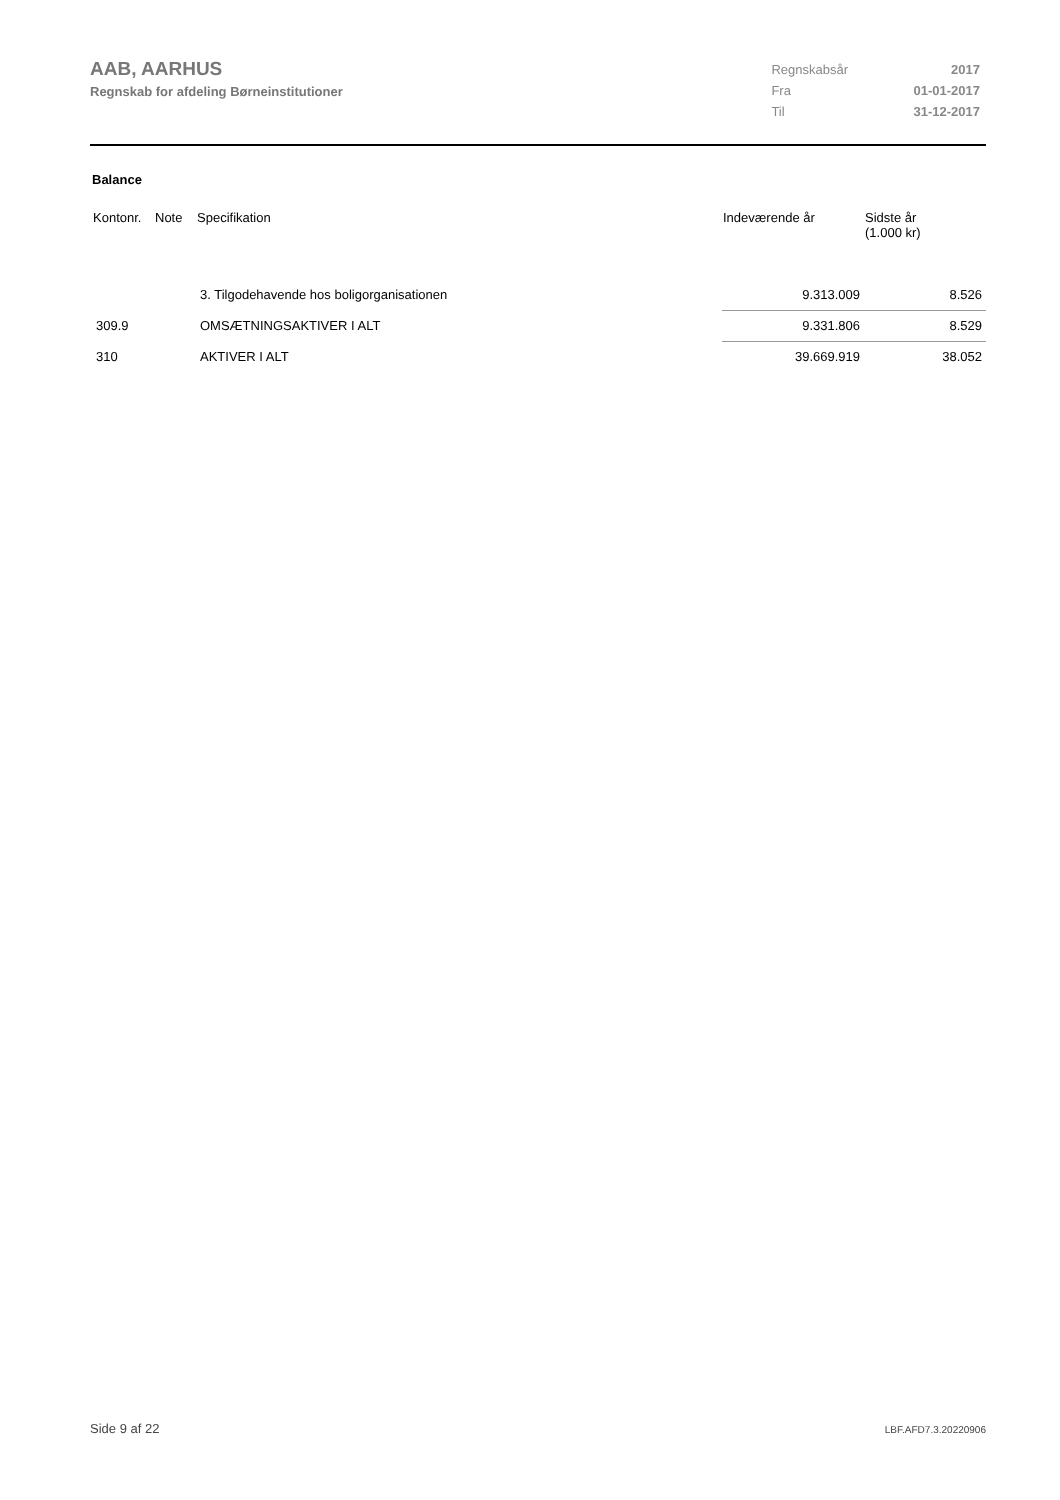AAB, AARHUS
Regnskab for afdeling Børneinstitutioner
| Regnskabsår | 2017 |
| Fra | 01-01-2017 |
| Til | 31-12-2017 |
Balance
| Kontonr. | Note | Specifikation | Indeværende år | Sidste år (1.000 kr) |
| --- | --- | --- | --- | --- |
| | | 3. Tilgodehavende hos boligorganisationen | 9.313.009 | 8.526 |
| 309.9 | | OMSÆTNINGSAKTIVER I ALT | 9.331.806 | 8.529 |
| 310 | | AKTIVER I ALT | 39.669.919 | 38.052 |
Side 9 af 22 LBF.AFD7.3.20220906